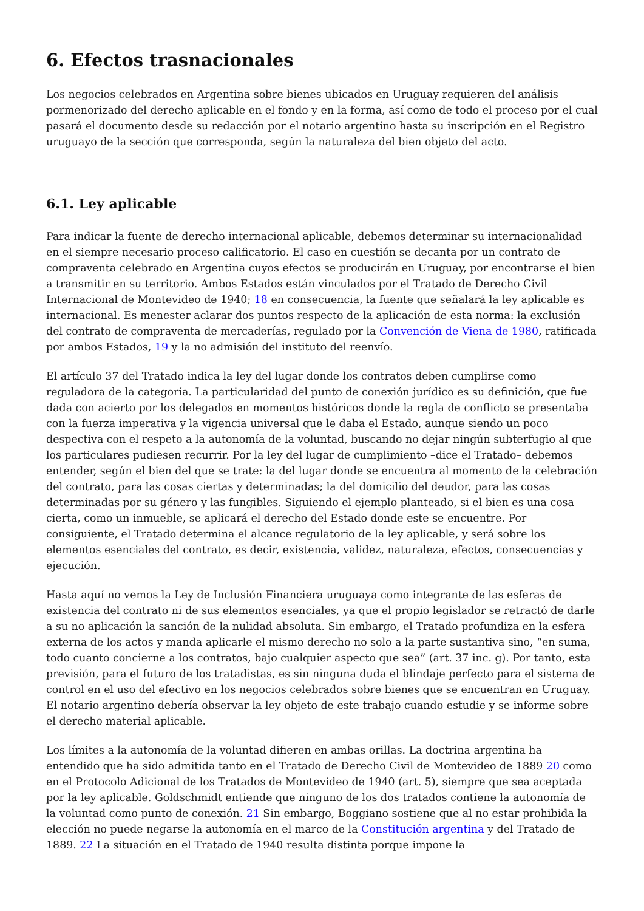6. Efectos trasnacionales
Los negocios celebrados en Argentina sobre bienes ubicados en Uruguay requieren del análisis pormenorizado del derecho aplicable en el fondo y en la forma, así como de todo el proceso por el cual pasará el documento desde su redacción por el notario argentino hasta su inscripción en el Registro uruguayo de la sección que corresponda, según la naturaleza del bien objeto del acto.
6.1. Ley aplicable
Para indicar la fuente de derecho internacional aplicable, debemos determinar su internacionalidad en el siempre necesario proceso calificatorio. El caso en cuestión se decanta por un contrato de compraventa celebrado en Argentina cuyos efectos se producirán en Uruguay, por encontrarse el bien a transmitir en su territorio. Ambos Estados están vinculados por el Tratado de Derecho Civil Internacional de Montevideo de 1940; 18 en consecuencia, la fuente que señalará la ley aplicable es internacional. Es menester aclarar dos puntos respecto de la aplicación de esta norma: la exclusión del contrato de compraventa de mercaderías, regulado por la Convención de Viena de 1980, ratificada por ambos Estados, 19 y la no admisión del instituto del reenvío.
El artículo 37 del Tratado indica la ley del lugar donde los contratos deben cumplirse como reguladora de la categoría. La particularidad del punto de conexión jurídico es su definición, que fue dada con acierto por los delegados en momentos históricos donde la regla de conflicto se presentaba con la fuerza imperativa y la vigencia universal que le daba el Estado, aunque siendo un poco despectiva con el respeto a la autonomía de la voluntad, buscando no dejar ningún subterfugio al que los particulares pudiesen recurrir. Por la ley del lugar de cumplimiento –dice el Tratado– debemos entender, según el bien del que se trate: la del lugar donde se encuentra al momento de la celebración del contrato, para las cosas ciertas y determinadas; la del domicilio del deudor, para las cosas determinadas por su género y las fungibles. Siguiendo el ejemplo planteado, si el bien es una cosa cierta, como un inmueble, se aplicará el derecho del Estado donde este se encuentre. Por consiguiente, el Tratado determina el alcance regulatorio de la ley aplicable, y será sobre los elementos esenciales del contrato, es decir, existencia, validez, naturaleza, efectos, consecuencias y ejecución.
Hasta aquí no vemos la Ley de Inclusión Financiera uruguaya como integrante de las esferas de existencia del contrato ni de sus elementos esenciales, ya que el propio legislador se retractó de darle a su no aplicación la sanción de la nulidad absoluta. Sin embargo, el Tratado profundiza en la esfera externa de los actos y manda aplicarle el mismo derecho no solo a la parte sustantiva sino, “en suma, todo cuanto concierne a los contratos, bajo cualquier aspecto que sea” (art. 37 inc. g). Por tanto, esta previsión, para el futuro de los tratadistas, es sin ninguna duda el blindaje perfecto para el sistema de control en el uso del efectivo en los negocios celebrados sobre bienes que se encuentran en Uruguay. El notario argentino debería observar la ley objeto de este trabajo cuando estudie y se informe sobre el derecho material aplicable.
Los límites a la autonomía de la voluntad difieren en ambas orillas. La doctrina argentina ha entendido que ha sido admitida tanto en el Tratado de Derecho Civil de Montevideo de 1889 20 como en el Protocolo Adicional de los Tratados de Montevideo de 1940 (art. 5), siempre que sea aceptada por la ley aplicable. Goldschmidt entiende que ninguno de los dos tratados contiene la autonomía de la voluntad como punto de conexión. 21 Sin embargo, Boggiano sostiene que al no estar prohibida la elección no puede negarse la autonomía en el marco de la Constitución argentina y del Tratado de 1889. 22 La situación en el Tratado de 1940 resulta distinta porque impone la